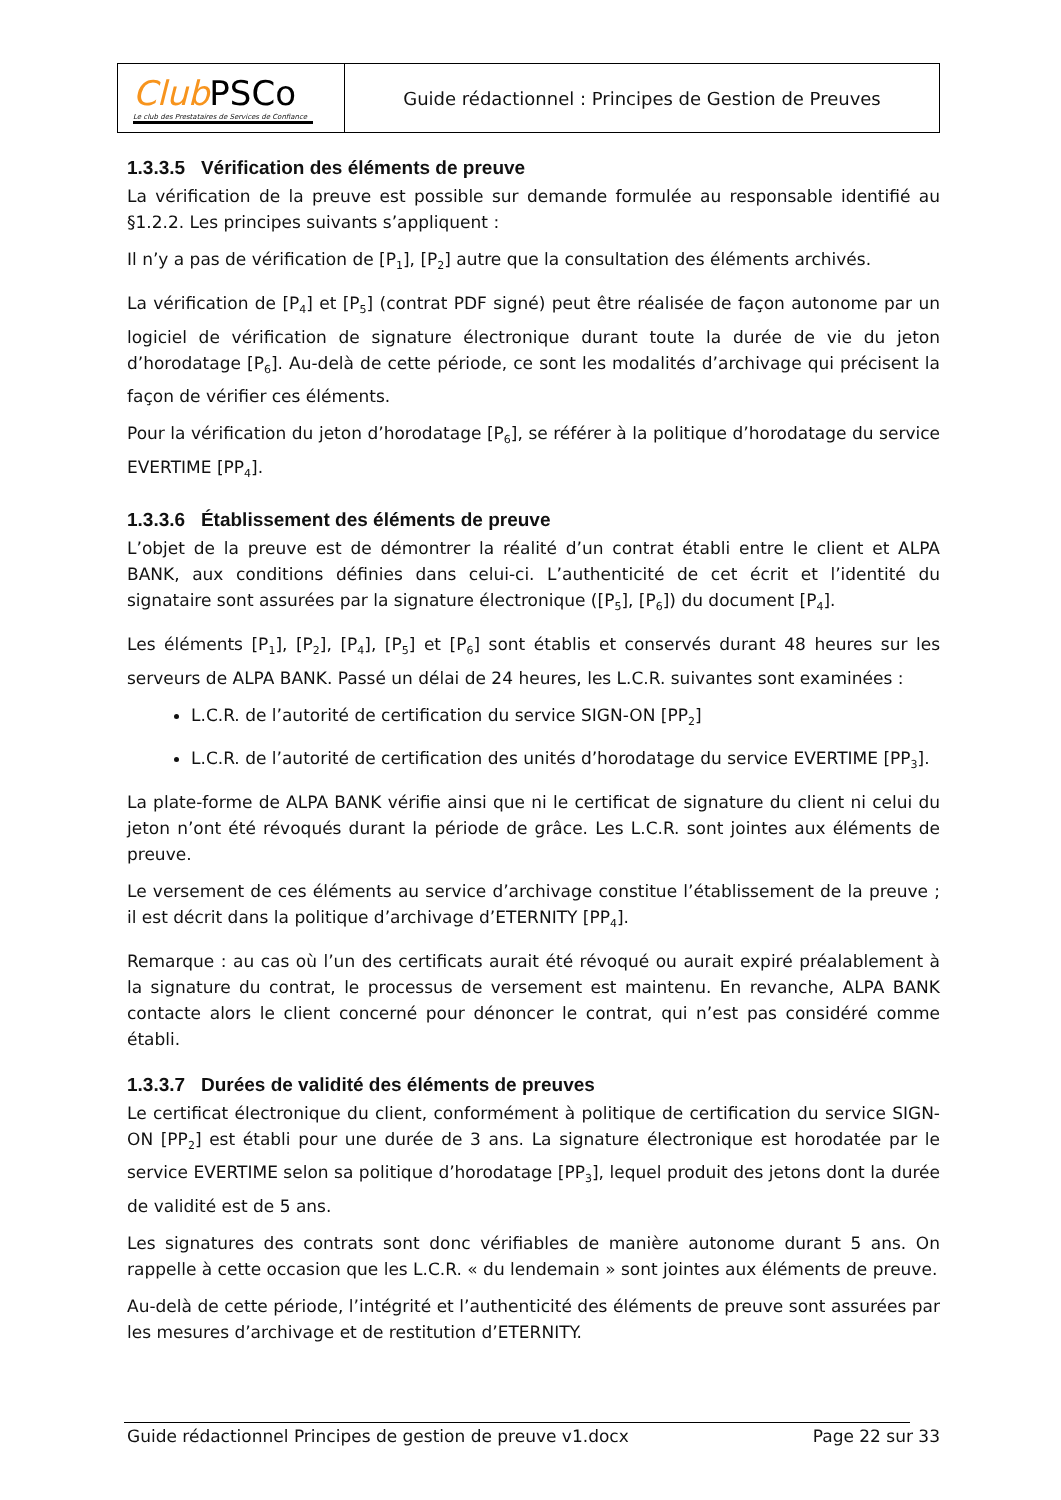| Club PSCo Le club des Prestataires de Services de Confiance | Guide rédactionnel : Principes de Gestion de Preuves |
1.3.3.5 Vérification des éléments de preuve
La vérification de la preuve est possible sur demande formulée au responsable identifié au §1.2.2. Les principes suivants s’appliquent :
Il n’y a pas de vérification de [P<sub>1</sub>], [P<sub>2</sub>] autre que la consultation des éléments archivés.
La vérification de [P<sub>4</sub>] et [P<sub>5</sub>] (contrat PDF signé) peut être réalisée de façon autonome par un logiciel de vérification de signature électronique durant toute la durée de vie du jeton d’horodatage [P<sub>6</sub>]. Au-delà de cette période, ce sont les modalités d’archivage qui précisent la façon de vérifier ces éléments.
Pour la vérification du jeton d’horodatage [P<sub>6</sub>], se référer à la politique d’horodatage du service EVERTIME [PP<sub>4</sub>].
1.3.3.6 Établissement des éléments de preuve
L’objet de la preuve est de démontrer la réalité d’un contrat établi entre le client et ALPA BANK, aux conditions définies dans celui-ci. L’authenticité de cet écrit et l’identité du signataire sont assurées par la signature électronique ([P<sub>5</sub>], [P<sub>6</sub>]) du document [P<sub>4</sub>].
Les éléments [P<sub>1</sub>], [P<sub>2</sub>], [P<sub>4</sub>], [P<sub>5</sub>] et [P<sub>6</sub>] sont établis et conservés durant 48 heures sur les serveurs de ALPA BANK. Passé un délai de 24 heures, les L.C.R. suivantes sont examinées :
L.C.R. de l’autorité de certification du service SIGN-ON [PP<sub>2</sub>]
L.C.R. de l’autorité de certification des unités d’horodatage du service EVERTIME [PP<sub>3</sub>].
La plate-forme de ALPA BANK vérifie ainsi que ni le certificat de signature du client ni celui du jeton n’ont été révoqués durant la période de grâce. Les L.C.R. sont jointes aux éléments de preuve.
Le versement de ces éléments au service d’archivage constitue l’établissement de la preuve ; il est décrit dans la politique d’archivage d’ETERNITY [PP<sub>4</sub>].
Remarque : au cas où l’un des certificats aurait été révoqué ou aurait expiré préalablement à la signature du contrat, le processus de versement est maintenu. En revanche, ALPA BANK contacte alors le client concerné pour dénoncer le contrat, qui n’est pas considéré comme établi.
1.3.3.7 Durées de validité des éléments de preuves
Le certificat électronique du client, conformément à politique de certification du service SIGN-ON [PP<sub>2</sub>] est établi pour une durée de 3 ans. La signature électronique est horodatée par le service EVERTIME selon sa politique d’horodatage [PP<sub>3</sub>], lequel produit des jetons dont la durée de validité est de 5 ans.
Les signatures des contrats sont donc vérifiables de manière autonome durant 5 ans. On rappelle à cette occasion que les L.C.R. « du lendemain » sont jointes aux éléments de preuve.
Au-delà de cette période, l’intégrité et l’authenticité des éléments de preuve sont assurées par les mesures d’archivage et de restitution d’ETERNITY.
Guide rédactionnel Principes de gestion de preuve v1.docx Page 22 sur 33